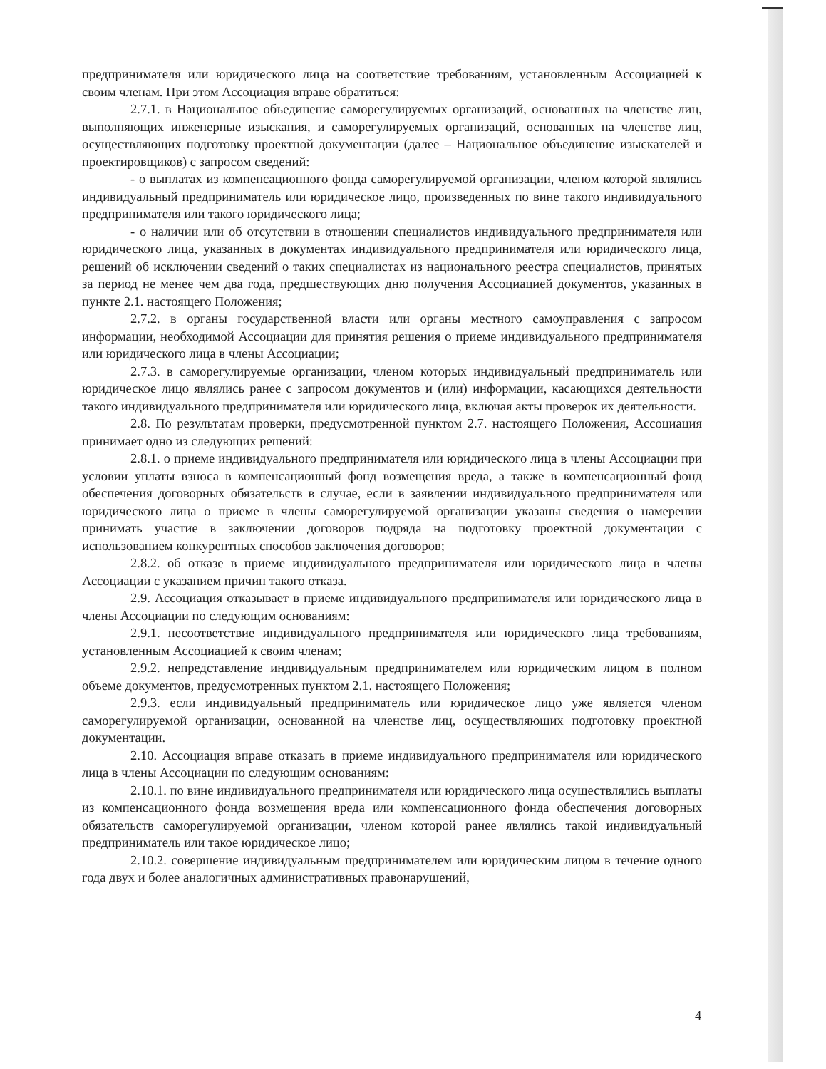предпринимателя или юридического лица на соответствие требованиям, установленным Ассоциацией к своим членам. При этом Ассоциация вправе обратиться:
2.7.1. в Национальное объединение саморегулируемых организаций, основанных на членстве лиц, выполняющих инженерные изыскания, и саморегулируемых организаций, основанных на членстве лиц, осуществляющих подготовку проектной документации (далее – Национальное объединение изыскателей и проектировщиков) с запросом сведений:
- о выплатах из компенсационного фонда саморегулируемой организации, членом которой являлись индивидуальный предприниматель или юридическое лицо, произведенных по вине такого индивидуального предпринимателя или такого юридического лица;
- о наличии или об отсутствии в отношении специалистов индивидуального предпринимателя или юридического лица, указанных в документах индивидуального предпринимателя или юридического лица, решений об исключении сведений о таких специалистах из национального реестра специалистов, принятых за период не менее чем два года, предшествующих дню получения Ассоциацией документов, указанных в пункте 2.1. настоящего Положения;
2.7.2. в органы государственной власти или органы местного самоуправления с запросом информации, необходимой Ассоциации для принятия решения о приеме индивидуального предпринимателя или юридического лица в члены Ассоциации;
2.7.3. в саморегулируемые организации, членом которых индивидуальный предприниматель или юридическое лицо являлись ранее с запросом документов и (или) информации, касающихся деятельности такого индивидуального предпринимателя или юридического лица, включая акты проверок их деятельности.
2.8. По результатам проверки, предусмотренной пунктом 2.7. настоящего Положения, Ассоциация принимает одно из следующих решений:
2.8.1. о приеме индивидуального предпринимателя или юридического лица в члены Ассоциации при условии уплаты взноса в компенсационный фонд возмещения вреда, а также в компенсационный фонд обеспечения договорных обязательств в случае, если в заявлении индивидуального предпринимателя или юридического лица о приеме в члены саморегулируемой организации указаны сведения о намерении принимать участие в заключении договоров подряда на подготовку проектной документации с использованием конкурентных способов заключения договоров;
2.8.2. об отказе в приеме индивидуального предпринимателя или юридического лица в члены Ассоциации с указанием причин такого отказа.
2.9. Ассоциация отказывает в приеме индивидуального предпринимателя или юридического лица в члены Ассоциации по следующим основаниям:
2.9.1. несоответствие индивидуального предпринимателя или юридического лица требованиям, установленным Ассоциацией к своим членам;
2.9.2. непредставление индивидуальным предпринимателем или юридическим лицом в полном объеме документов, предусмотренных пунктом 2.1. настоящего Положения;
2.9.3. если индивидуальный предприниматель или юридическое лицо уже является членом саморегулируемой организации, основанной на членстве лиц, осуществляющих подготовку проектной документации.
2.10. Ассоциация вправе отказать в приеме индивидуального предпринимателя или юридического лица в члены Ассоциации по следующим основаниям:
2.10.1. по вине индивидуального предпринимателя или юридического лица осуществлялись выплаты из компенсационного фонда возмещения вреда или компенсационного фонда обеспечения договорных обязательств саморегулируемой организации, членом которой ранее являлись такой индивидуальный предприниматель или такое юридическое лицо;
2.10.2. совершение индивидуальным предпринимателем или юридическим лицом в течение одного года двух и более аналогичных административных правонарушений,
4